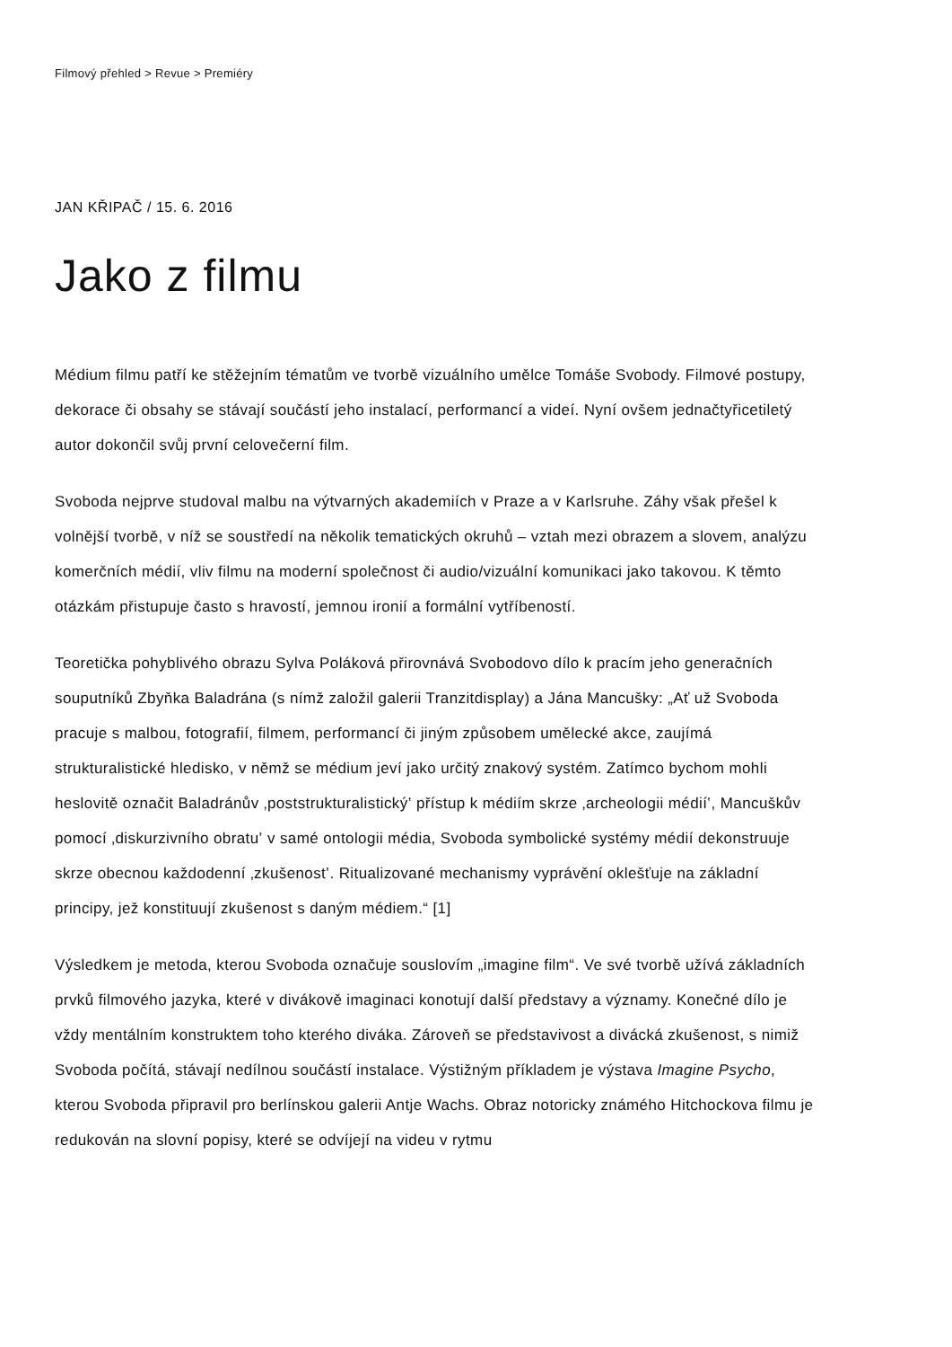Filmový přehled > Revue > Premiéry
JAN KŘIPAČ / 15. 6. 2016
Jako z filmu
Médium filmu patří ke stěžejním tématům ve tvorbě vizuálního umělce Tomáše Svobody. Filmové postupy, dekorace či obsahy se stávají součástí jeho instalací, performancí a videí. Nyní ovšem jednačtyřicetiletý autor dokončil svůj první celovečerní film.
Svoboda nejprve studoval malbu na výtvarných akademiích v Praze a v Karlsruhe. Záhy však přešel k volnější tvorbě, v níž se soustředí na několik tematických okruhů – vztah mezi obrazem a slovem, analýzu komerčních médií, vliv filmu na moderní společnost či audio/vizuální komunikaci jako takovou. K těmto otázkám přistupuje často s hravostí, jemnou ironií a formální vytříbeností.
Teoretička pohyblivého obrazu Sylva Poláková přirovnává Svobodovo dílo k pracím jeho generačních souputníků Zbyňka Baladrána (s nímž založil galerii Tranzitdisplay) a Jána Mancušky: „Ať už Svoboda pracuje s malbou, fotografií, filmem, performancí či jiným způsobem umělecké akce, zaujímá strukturalistické hledisko, v němž se médium jeví jako určitý znakový systém. Zatímco bychom mohli heslovitě označit Baladránův ‚poststrukturalistický‛ přístup k médiím skrze ‚archeologii médií‛, Mancuškův pomocí ‚diskurzivního obratu‛ v samé ontologii média, Svoboda symbolické systémy médií dekonstruuje skrze obecnou každodenní ‚zkušenost‛. Ritualizované mechanismy vyprávění oklešťuje na základní principy, jež konstituují zkušenost s daným médiem.“ [1]
Výsledkem je metoda, kterou Svoboda označuje souslovím „imagine film“. Ve své tvorbě užívá základních prvků filmového jazyka, které v divákově imaginaci konotují další představy a významy. Konečné dílo je vždy mentálním konstruktem toho kterého diváka. Zároveň se představivost a divácká zkušenost, s nimiž Svoboda počítá, stávají nedílnou součástí instalace. Výstižným příkladem je výstava Imagine Psycho, kterou Svoboda připravil pro berlínskou galerii Antje Wachs. Obraz notoricky známého Hitchockova filmu je redukován na slovní popisy, které se odvíjejí na videu v rytmu